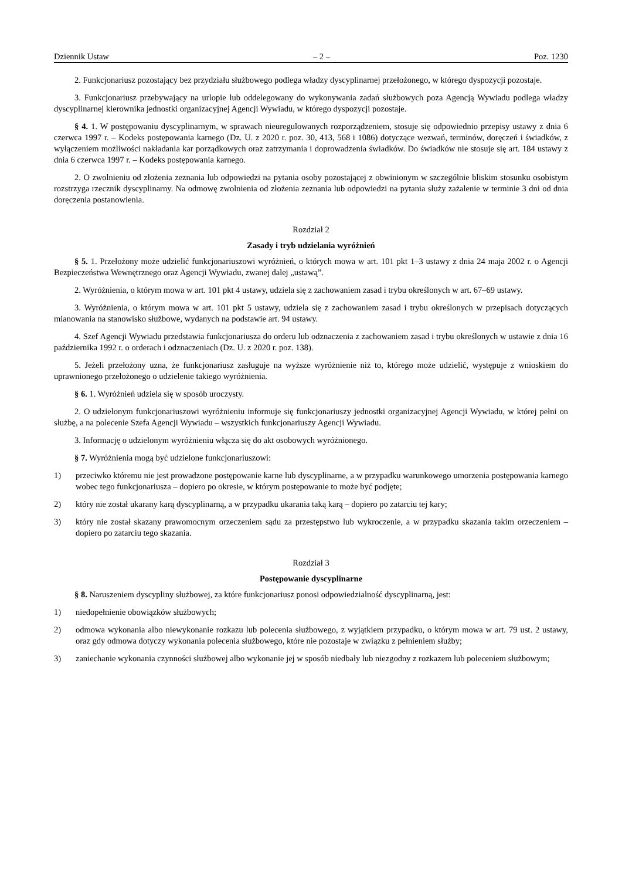Dziennik Ustaw – 2 – Poz. 1230
2. Funkcjonariusz pozostający bez przydziału służbowego podlega władzy dyscyplinarnej przełożonego, w którego dyspozycji pozostaje.
3. Funkcjonariusz przebywający na urlopie lub oddelegowany do wykonywania zadań służbowych poza Agencją Wywiadu podlega władzy dyscyplinarnej kierownika jednostki organizacyjnej Agencji Wywiadu, w którego dyspozycji pozostaje.
§ 4. 1. W postępowaniu dyscyplinarnym, w sprawach nieuregulowanych rozporządzeniem, stosuje się odpowiednio przepisy ustawy z dnia 6 czerwca 1997 r. – Kodeks postępowania karnego (Dz. U. z 2020 r. poz. 30, 413, 568 i 1086) dotyczące wezwań, terminów, doręczeń i świadków, z wyłączeniem możliwości nakładania kar porządkowych oraz zatrzymania i doprowadzenia świadków. Do świadków nie stosuje się art. 184 ustawy z dnia 6 czerwca 1997 r. – Kodeks postępowania karnego.
2. O zwolnieniu od złożenia zeznania lub odpowiedzi na pytania osoby pozostającej z obwinionym w szczególnie bliskim stosunku osobistym rozstrzyga rzecznik dyscyplinarny. Na odmowę zwolnienia od złożenia zeznania lub odpowiedzi na pytania służy zażalenie w terminie 3 dni od dnia doręczenia postanowienia.
Rozdział 2
Zasady i tryb udzielania wyróżnień
§ 5. 1. Przełożony może udzielić funkcjonariuszowi wyróżnień, o których mowa w art. 101 pkt 1–3 ustawy z dnia 24 maja 2002 r. o Agencji Bezpieczeństwa Wewnętrznego oraz Agencji Wywiadu, zwanej dalej „ustawą”.
2. Wyróżnienia, o którym mowa w art. 101 pkt 4 ustawy, udziela się z zachowaniem zasad i trybu określonych w art. 67–69 ustawy.
3. Wyróżnienia, o którym mowa w art. 101 pkt 5 ustawy, udziela się z zachowaniem zasad i trybu określonych w przepisach dotyczących mianowania na stanowisko służbowe, wydanych na podstawie art. 94 ustawy.
4. Szef Agencji Wywiadu przedstawia funkcjonariusza do orderu lub odznaczenia z zachowaniem zasad i trybu określonych w ustawie z dnia 16 października 1992 r. o orderach i odznaczeniach (Dz. U. z 2020 r. poz. 138).
5. Jeżeli przełożony uzna, że funkcjonariusz zasługuje na wyższe wyróżnienie niż to, którego może udzielić, występuje z wnioskiem do uprawnionego przełożonego o udzielenie takiego wyróżnienia.
§ 6. 1. Wyróżnień udziela się w sposób uroczysty.
2. O udzielonym funkcjonariuszowi wyróżnieniu informuje się funkcjonariuszy jednostki organizacyjnej Agencji Wywiadu, w której pełni on służbę, a na polecenie Szefa Agencji Wywiadu – wszystkich funkcjonariuszy Agencji Wywiadu.
3. Informację o udzielonym wyróżnieniu włącza się do akt osobowych wyróżnionego.
§ 7. Wyróżnienia mogą być udzielone funkcjonariuszowi:
1) przeciwko któremu nie jest prowadzone postępowanie karne lub dyscyplinarne, a w przypadku warunkowego umorzenia postępowania karnego wobec tego funkcjonariusza – dopiero po okresie, w którym postępowanie to może być podjęte;
2) który nie został ukarany karą dyscyplinarną, a w przypadku ukarania taką karą – dopiero po zatarciu tej kary;
3) który nie został skazany prawomocnym orzeczeniem sądu za przestępstwo lub wykroczenie, a w przypadku skazania takim orzeczeniem – dopiero po zatarciu tego skazania.
Rozdział 3
Postępowanie dyscyplinarne
§ 8. Naruszeniem dyscypliny służbowej, za które funkcjonariusz ponosi odpowiedzialność dyscyplinarną, jest:
1) niedopełnienie obowiązków służbowych;
2) odmowa wykonania albo niewykonanie rozkazu lub polecenia służbowego, z wyjątkiem przypadku, o którym mowa w art. 79 ust. 2 ustawy, oraz gdy odmowa dotyczy wykonania polecenia służbowego, które nie pozostaje w związku z pełnieniem służby;
3) zaniechanie wykonania czynności służbowej albo wykonanie jej w sposób niedbały lub niezgodny z rozkazem lub poleceniem służbowym;